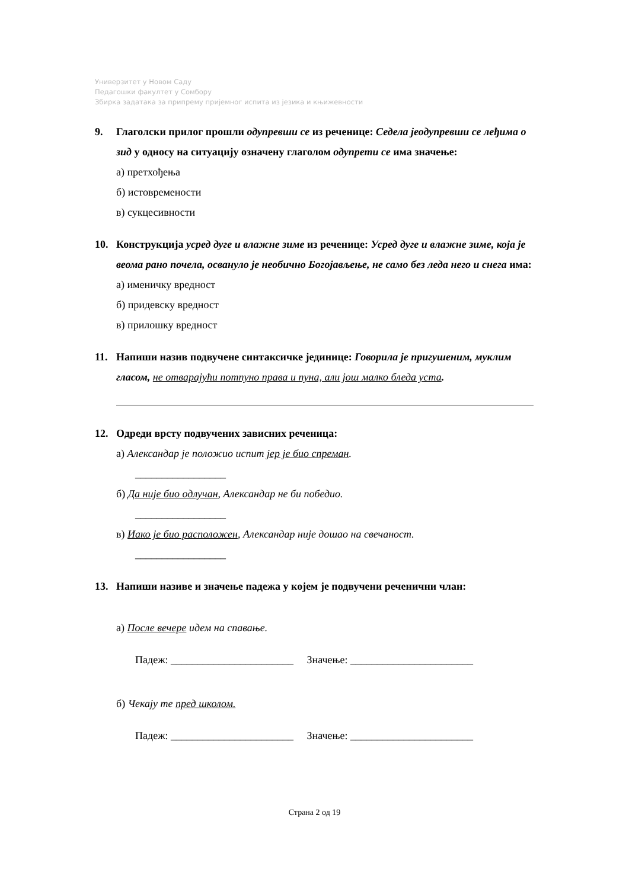Универзитет у Новом Саду
Педагошки факултет у Сомбору
Збирка задатака за припрему пријемног испита из језика и књижевности
9. Глаголски прилог прошли одупревши се из реченице: Седела јеодупревши се леђима о зид у односу на ситуацију означену глаголом одупрети се има значење:
а) претхођења
б) истовремености
в) сукцесивности
10. Конструкција усред дуге и влажне зиме из реченице: Усред дуге и влажне зиме, која је веома рано почела, освануло је необично Богојављење, не само без леда него и снега има:
а) именичку вредност
б) придевску вредност
в) прилошку вредност
11. Напиши назив подвучене синтаксичке јединице: Говорила је пригушеним, муклим гласом, не отварајући потпуно права и пуна, али још малко бледа уста.
12. Одреди врсту подвучених зависних реченица:
а) Александар је положио испит јер је био спреман.
_________________
б) Да није био одлучан, Александар не би победио.
_________________
в) Иако је био расположен, Александар није дошао на свечаност.
_________________
13. Напиши називе и значење падежа у којем је подвучени реченични члан:
а) После вечере идем на спавање.
Падеж: _______________________ Значење: _______________________
б) Чекају те пред школом.
Падеж: _______________________ Значење: _______________________
Страна 2 од 19